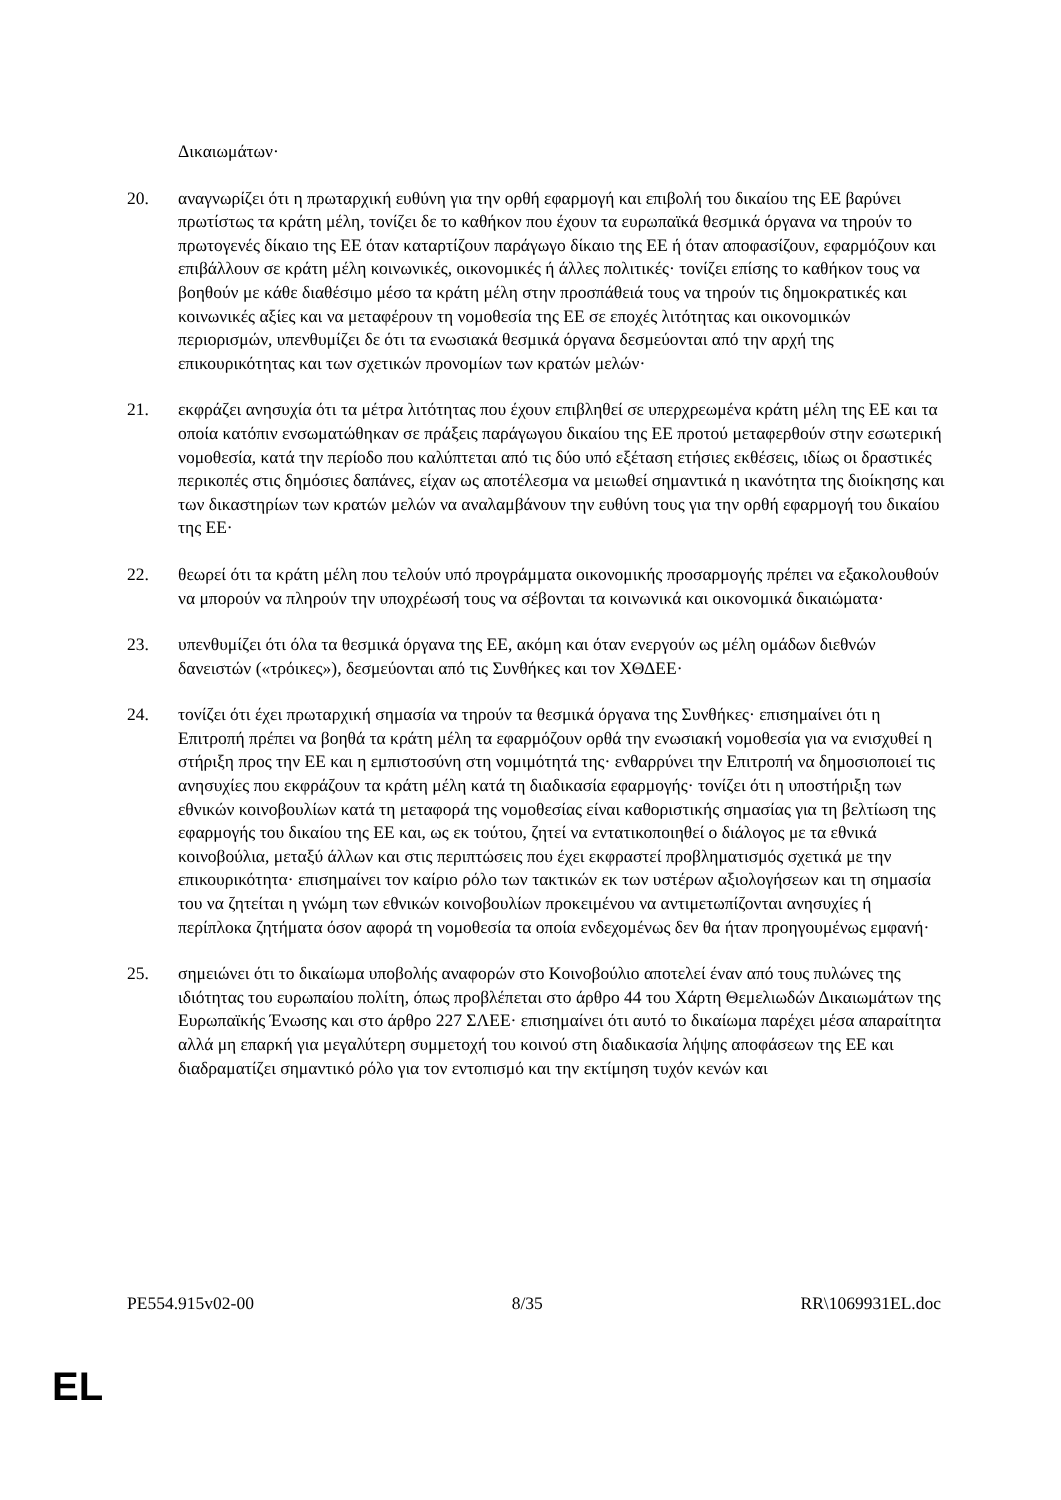Δικαιωμάτων·
20. αναγνωρίζει ότι η πρωταρχική ευθύνη για την ορθή εφαρμογή και επιβολή του δικαίου της ΕΕ βαρύνει πρωτίστως τα κράτη μέλη, τονίζει δε το καθήκον που έχουν τα ευρωπαϊκά θεσμικά όργανα να τηρούν το πρωτογενές δίκαιο της ΕΕ όταν καταρτίζουν παράγωγο δίκαιο της ΕΕ ή όταν αποφασίζουν, εφαρμόζουν και επιβάλλουν σε κράτη μέλη κοινωνικές, οικονομικές ή άλλες πολιτικές· τονίζει επίσης το καθήκον τους να βοηθούν με κάθε διαθέσιμο μέσο τα κράτη μέλη στην προσπάθειά τους να τηρούν τις δημοκρατικές και κοινωνικές αξίες και να μεταφέρουν τη νομοθεσία της ΕΕ σε εποχές λιτότητας και οικονομικών περιορισμών, υπενθυμίζει δε ότι τα ενωσιακά θεσμικά όργανα δεσμεύονται από την αρχή της επικουρικότητας και των σχετικών προνομίων των κρατών μελών·
21. εκφράζει ανησυχία ότι τα μέτρα λιτότητας που έχουν επιβληθεί σε υπερχρεωμένα κράτη μέλη της ΕΕ και τα οποία κατόπιν ενσωματώθηκαν σε πράξεις παράγωγου δικαίου της ΕΕ προτού μεταφερθούν στην εσωτερική νομοθεσία, κατά την περίοδο που καλύπτεται από τις δύο υπό εξέταση ετήσιες εκθέσεις, ιδίως οι δραστικές περικοπές στις δημόσιες δαπάνες, είχαν ως αποτέλεσμα να μειωθεί σημαντικά η ικανότητα της διοίκησης και των δικαστηρίων των κρατών μελών να αναλαμβάνουν την ευθύνη τους για την ορθή εφαρμογή του δικαίου της ΕΕ·
22. θεωρεί ότι τα κράτη μέλη που τελούν υπό προγράμματα οικονομικής προσαρμογής πρέπει να εξακολουθούν να μπορούν να πληρούν την υποχρέωσή τους να σέβονται τα κοινωνικά και οικονομικά δικαιώματα·
23. υπενθυμίζει ότι όλα τα θεσμικά όργανα της ΕΕ, ακόμη και όταν ενεργούν ως μέλη ομάδων διεθνών δανειστών («τρόικες»), δεσμεύονται από τις Συνθήκες και τον ΧΘΔΕΕ·
24. τονίζει ότι έχει πρωταρχική σημασία να τηρούν τα θεσμικά όργανα της Συνθήκες· επισημαίνει ότι η Επιτροπή πρέπει να βοηθά τα κράτη μέλη τα εφαρμόζουν ορθά την ενωσιακή νομοθεσία για να ενισχυθεί η στήριξη προς την ΕΕ και η εμπιστοσύνη στη νομιμότητά της· ενθαρρύνει την Επιτροπή να δημοσιοποιεί τις ανησυχίες που εκφράζουν τα κράτη μέλη κατά τη διαδικασία εφαρμογής· τονίζει ότι η υποστήριξη των εθνικών κοινοβουλίων κατά τη μεταφορά της νομοθεσίας είναι καθοριστικής σημασίας για τη βελτίωση της εφαρμογής του δικαίου της ΕΕ και, ως εκ τούτου, ζητεί να εντατικοποιηθεί ο διάλογος με τα εθνικά κοινοβούλια, μεταξύ άλλων και στις περιπτώσεις που έχει εκφραστεί προβληματισμός σχετικά με την επικουρικότητα· επισημαίνει τον καίριο ρόλο των τακτικών εκ των υστέρων αξιολογήσεων και τη σημασία του να ζητείται η γνώμη των εθνικών κοινοβουλίων προκειμένου να αντιμετωπίζονται ανησυχίες ή περίπλοκα ζητήματα όσον αφορά τη νομοθεσία τα οποία ενδεχομένως δεν θα ήταν προηγουμένως εμφανή·
25. σημειώνει ότι το δικαίωμα υποβολής αναφορών στο Κοινοβούλιο αποτελεί έναν από τους πυλώνες της ιδιότητας του ευρωπαίου πολίτη, όπως προβλέπεται στο άρθρο 44 του Χάρτη Θεμελιωδών Δικαιωμάτων της Ευρωπαϊκής Ένωσης και στο άρθρο 227 ΣΛΕΕ· επισημαίνει ότι αυτό το δικαίωμα παρέχει μέσα απαραίτητα αλλά μη επαρκή για μεγαλύτερη συμμετοχή του κοινού στη διαδικασία λήψης αποφάσεων της ΕΕ και διαδραματίζει σημαντικό ρόλο για τον εντοπισμό και την εκτίμηση τυχόν κενών και
PE554.915v02-00 8/35 RR\1069931EL.doc
EL